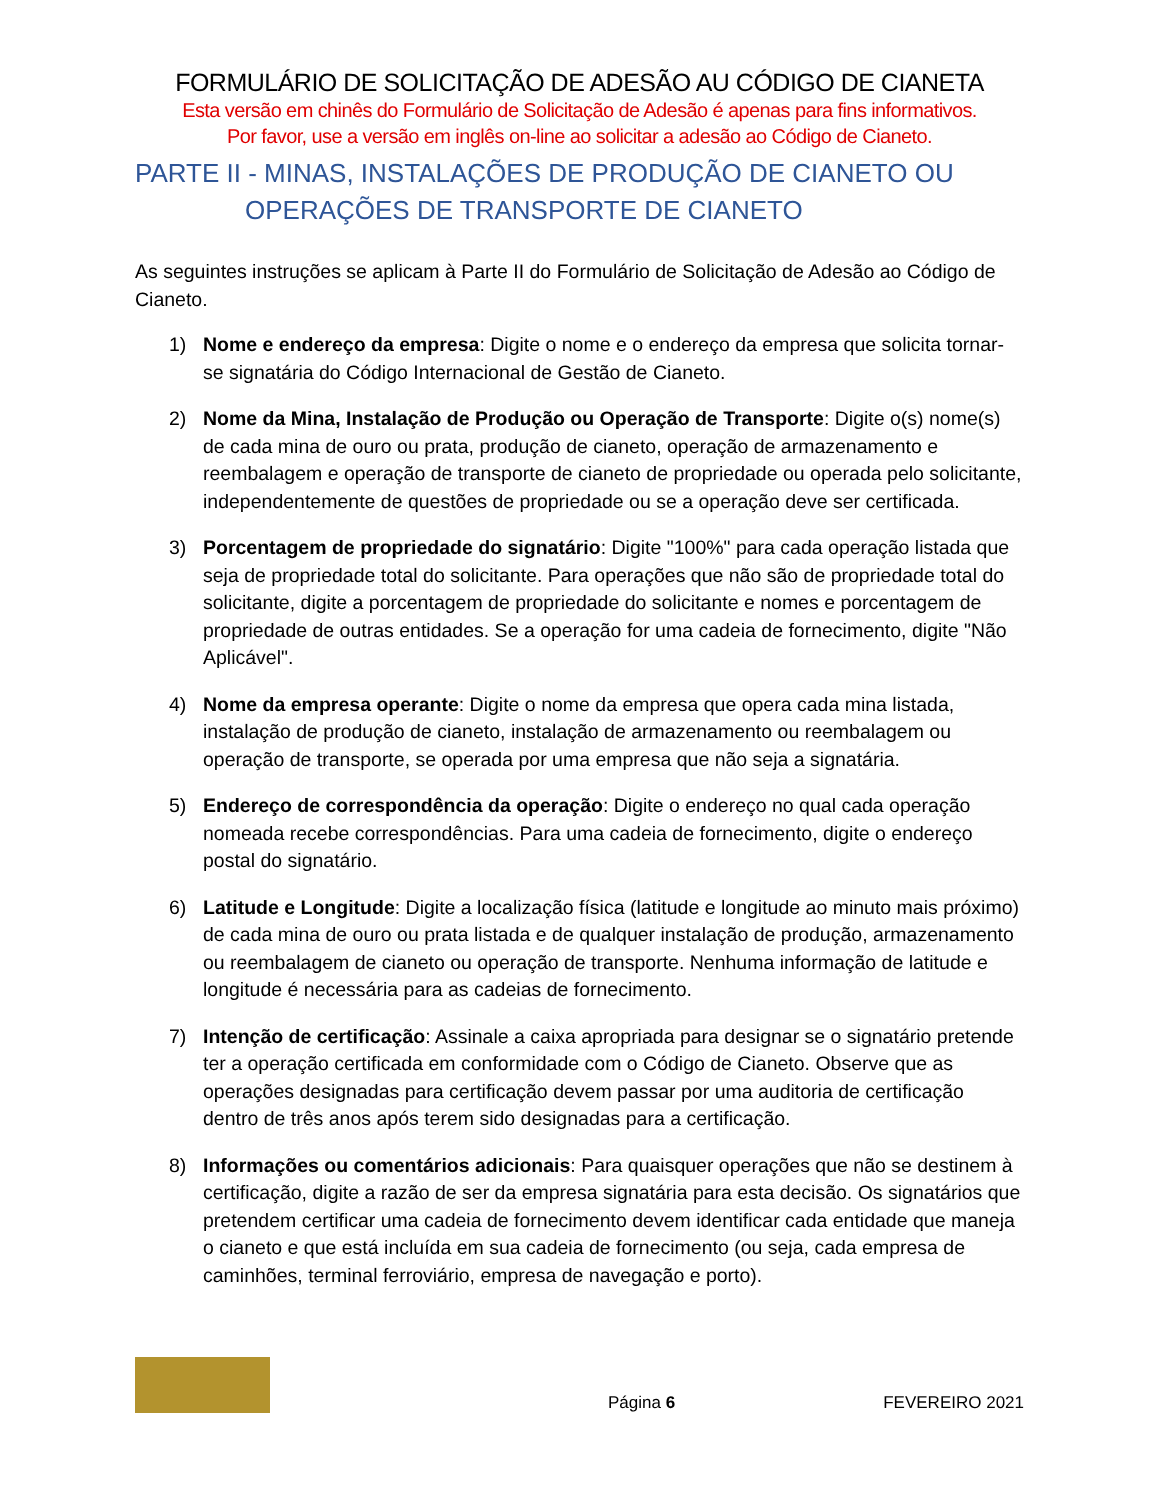FORMULÁRIO DE SOLICITAÇÃO DE ADESÃO AU CÓDIGO DE CIANETA
Esta versão em chinês do Formulário de Solicitação de Adesão é apenas para fins informativos.
Por favor, use a versão em inglês on-line ao solicitar a adesão ao Código de Cianeto.
PARTE II - MINAS, INSTALAÇÕES DE PRODUÇÃO DE CIANETO OU
OPERAÇÕES DE TRANSPORTE DE CIANETO
As seguintes instruções se aplicam à Parte II do Formulário de Solicitação de Adesão ao Código de Cianeto.
1) Nome e endereço da empresa: Digite o nome e o endereço da empresa que solicita tornar-se signatária do Código Internacional de Gestão de Cianeto.
2) Nome da Mina, Instalação de Produção ou Operação de Transporte: Digite o(s) nome(s) de cada mina de ouro ou prata, produção de cianeto, operação de armazenamento e reembalagem e operação de transporte de cianeto de propriedade ou operada pelo solicitante, independentemente de questões de propriedade ou se a operação deve ser certificada.
3) Porcentagem de propriedade do signatário: Digite "100%" para cada operação listada que seja de propriedade total do solicitante. Para operações que não são de propriedade total do solicitante, digite a porcentagem de propriedade do solicitante e nomes e porcentagem de propriedade de outras entidades. Se a operação for uma cadeia de fornecimento, digite "Não Aplicável".
4) Nome da empresa operante: Digite o nome da empresa que opera cada mina listada, instalação de produção de cianeto, instalação de armazenamento ou reembalagem ou operação de transporte, se operada por uma empresa que não seja a signatária.
5) Endereço de correspondência da operação: Digite o endereço no qual cada operação nomeada recebe correspondências. Para uma cadeia de fornecimento, digite o endereço postal do signatário.
6) Latitude e Longitude: Digite a localização física (latitude e longitude ao minuto mais próximo) de cada mina de ouro ou prata listada e de qualquer instalação de produção, armazenamento ou reembalagem de cianeto ou operação de transporte. Nenhuma informação de latitude e longitude é necessária para as cadeias de fornecimento.
7) Intenção de certificação: Assinale a caixa apropriada para designar se o signatário pretende ter a operação certificada em conformidade com o Código de Cianeto. Observe que as operações designadas para certificação devem passar por uma auditoria de certificação dentro de três anos após terem sido designadas para a certificação.
8) Informações ou comentários adicionais: Para quaisquer operações que não se destinem à certificação, digite a razão de ser da empresa signatária para esta decisão. Os signatários que pretendem certificar uma cadeia de fornecimento devem identificar cada entidade que maneja o cianeto e que está incluída em sua cadeia de fornecimento (ou seja, cada empresa de caminhões, terminal ferroviário, empresa de navegação e porto).
Página 6
FEVEREIRO 2021